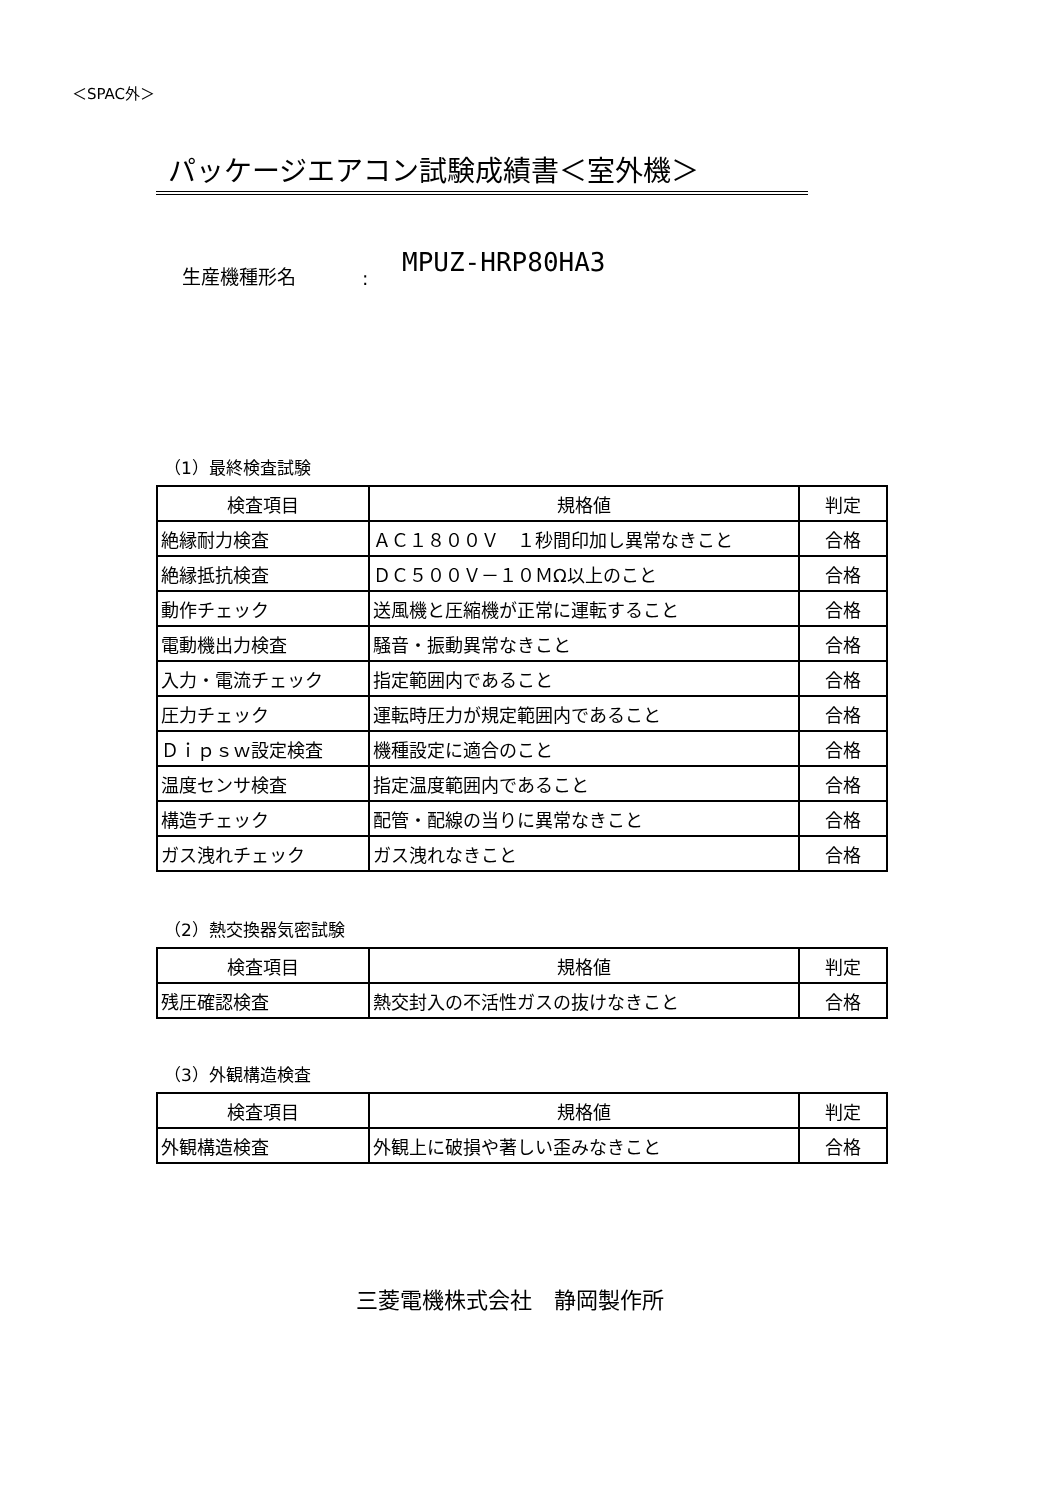＜SPAC外＞
パッケージエアコン試験成績書＜室外機＞
生産機種形名: MPUZ-HRP80HA3
（1）最終検査試験
| 検査項目 | 規格値 | 判定 |
| --- | --- | --- |
| 絶縁耐力検査 | ＡＣ１８００Ｖ １秒間印加し異常なきこと | 合格 |
| 絶縁抵抗検査 | ＤＣ５００Ｖ－１０ＭΩ以上のこと | 合格 |
| 動作チェック | 送風機と圧縮機が正常に運転すること | 合格 |
| 電動機出力検査 | 騒音・振動異常なきこと | 合格 |
| 入力・電流チェック | 指定範囲内であること | 合格 |
| 圧力チェック | 運転時圧力が規定範囲内であること | 合格 |
| Ｄｉｐｓｗ設定検査 | 機種設定に適合のこと | 合格 |
| 温度センサ検査 | 指定温度範囲内であること | 合格 |
| 構造チェック | 配管・配線の当りに異常なきこと | 合格 |
| ガス洩れチェック | ガス洩れなきこと | 合格 |
（2）熱交換器気密試験
| 検査項目 | 規格値 | 判定 |
| --- | --- | --- |
| 残圧確認検査 | 熱交封入の不活性ガスの抜けなきこと | 合格 |
（3）外観構造検査
| 検査項目 | 規格値 | 判定 |
| --- | --- | --- |
| 外観構造検査 | 外観上に破損や著しい歪みなきこと | 合格 |
三菱電機株式会社　静岡製作所